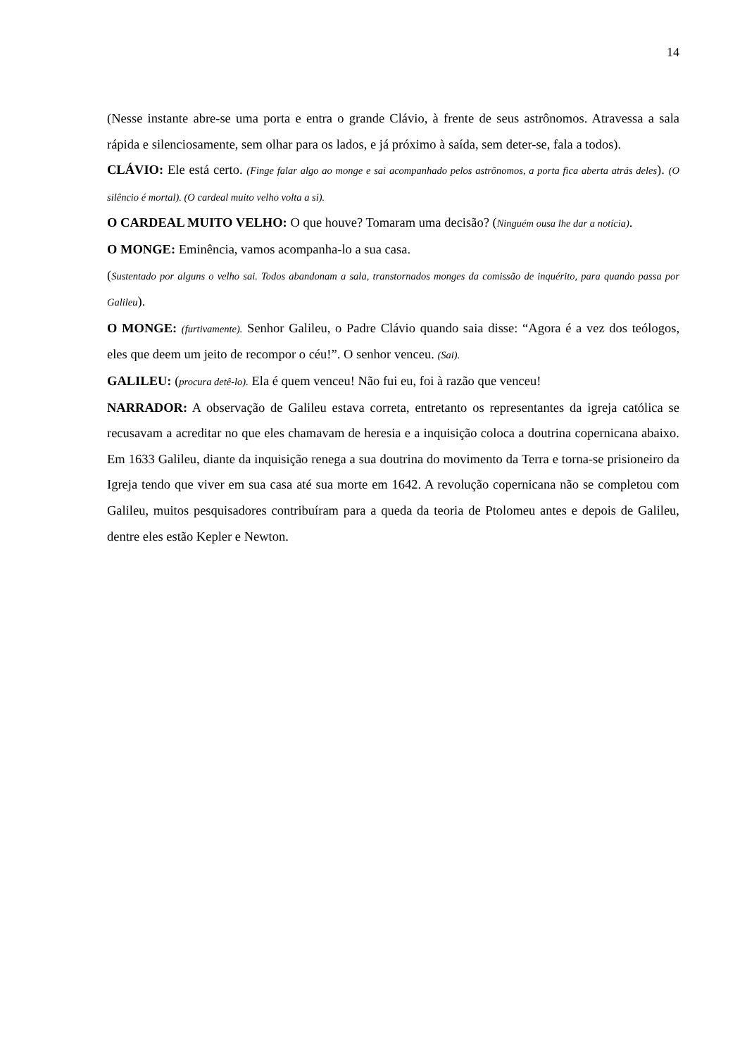14
(Nesse instante abre-se uma porta e entra o grande Clávio, à frente de seus astrônomos. Atravessa a sala rápida e silenciosamente, sem olhar para os lados, e já próximo à saída, sem deter-se, fala a todos).
CLÁVIO: Ele está certo. (Finge falar algo ao monge e sai acompanhado pelos astrônomos, a porta fica aberta atrás deles). (O silêncio é mortal). (O cardeal muito velho volta a si).
O CARDEAL MUITO VELHO: O que houve? Tomaram uma decisão? (Ninguém ousa lhe dar a notícia).
O MONGE: Eminência, vamos acompanha-lo a sua casa.
(Sustentado por alguns o velho sai. Todos abandonam a sala, transtornados monges da comissão de inquérito, para quando passa por Galileu).
O MONGE: (furtivamente). Senhor Galileu, o Padre Clávio quando saia disse: “Agora é a vez dos teólogos, eles que deem um jeito de recompor o céu!”. O senhor venceu. (Sai).
GALILEU: (procura detê-lo). Ela é quem venceu! Não fui eu, foi à razão que venceu!
NARRADOR: A observação de Galileu estava correta, entretanto os representantes da igreja católica se recusavam a acreditar no que eles chamavam de heresia e a inquisição coloca a doutrina copernicana abaixo. Em 1633 Galileu, diante da inquisição renega a sua doutrina do movimento da Terra e torna-se prisioneiro da Igreja tendo que viver em sua casa até sua morte em 1642. A revolução copernicana não se completou com Galileu, muitos pesquisadores contribuíram para a queda da teoria de Ptolomeu antes e depois de Galileu, dentre eles estão Kepler e Newton.